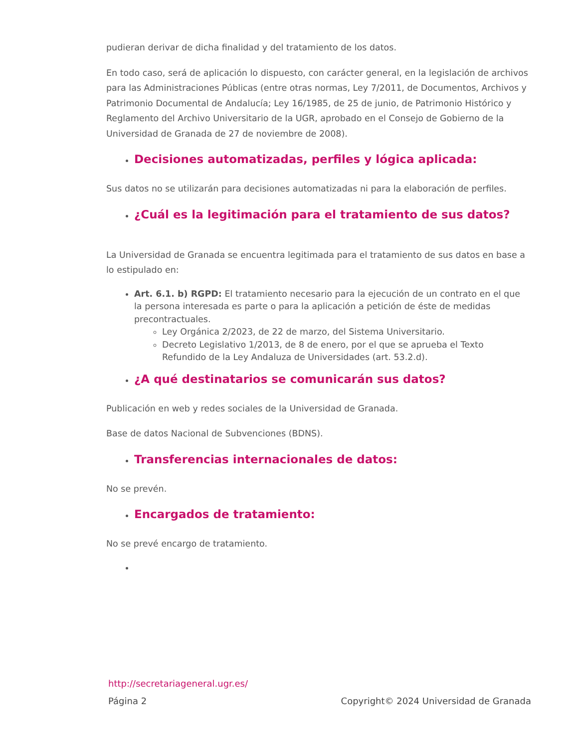pudieran derivar de dicha finalidad y del tratamiento de los datos.
En todo caso, será de aplicación lo dispuesto, con carácter general, en la legislación de archivos para las Administraciones Públicas (entre otras normas, Ley 7/2011, de Documentos, Archivos y Patrimonio Documental de Andalucía; Ley 16/1985, de 25 de junio, de Patrimonio Histórico y Reglamento del Archivo Universitario de la UGR, aprobado en el Consejo de Gobierno de la Universidad de Granada de 27 de noviembre de 2008).
Decisiones automatizadas, perfiles y lógica aplicada:
Sus datos no se utilizarán para decisiones automatizadas ni para la elaboración de perfiles.
¿Cuál es la legitimación para el tratamiento de sus datos?
La Universidad de Granada se encuentra legitimada para el tratamiento de sus datos en base a lo estipulado en:
Art. 6.1. b) RGPD: El tratamiento necesario para la ejecución de un contrato en el que la persona interesada es parte o para la aplicación a petición de éste de medidas precontractuales.
Ley Orgánica 2/2023, de 22 de marzo, del Sistema Universitario.
Decreto Legislativo 1/2013, de 8 de enero, por el que se aprueba el Texto Refundido de la Ley Andaluza de Universidades (art. 53.2.d).
¿A qué destinatarios se comunicarán sus datos?
Publicación en web y redes sociales de la Universidad de Granada.
Base de datos Nacional de Subvenciones (BDNS).
Transferencias internacionales de datos:
No se prevén.
Encargados de tratamiento:
No se prevé encargo de tratamiento.
http://secretariageneral.ugr.es/
Página 2 Copyright© 2024 Universidad de Granada